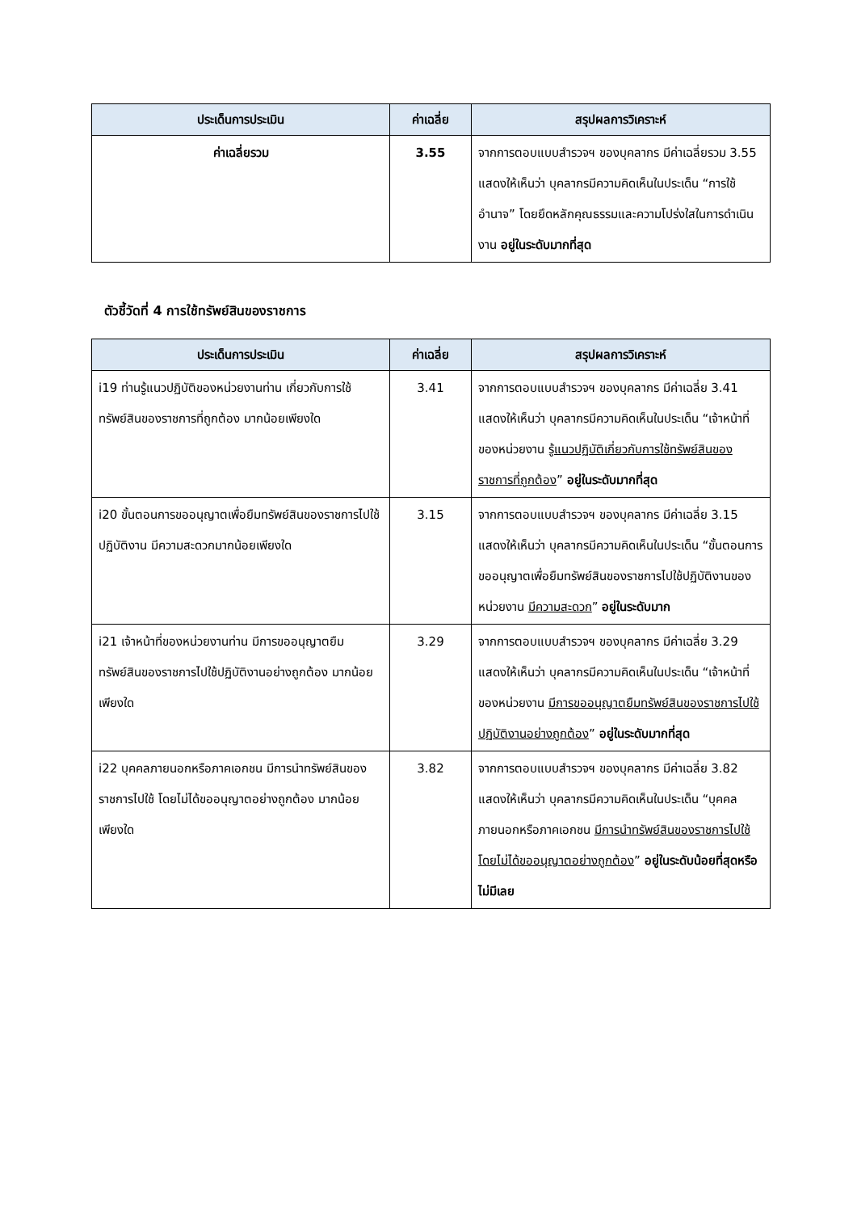| ประเด็นการประเมิน | ค่าเฉลี่ย | สรุปผลการวิเคราะห์ |
| --- | --- | --- |
| ค่าเฉลี่ยรวม | 3.55 | จากการตอบแบบสำรวจฯ ของบุคลากร มีค่าเฉลี่ยรวม 3.55 แสดงให้เห็นว่า บุคลากรมีความคิดเห็นในประเด็น “การใช้อำนาจ” โดยยึดหลักคุณธรรมและความโปร่งใสในการดำเนินงาน อยู่ในระดับมากที่สุด |
ตัวชี้วัดที่ 4 การใช้ทรัพย์สินของราชการ
| ประเด็นการประเมิน | ค่าเฉลี่ย | สรุปผลการวิเคราะห์ |
| --- | --- | --- |
| i19 ท่านรู้แนวปฏิบัติของหน่วยงานท่าน เกี่ยวกับการใช้ทรัพย์สินของราชการที่ถูกต้อง มากน้อยเพียงใด | 3.41 | จากการตอบแบบสำรวจฯ ของบุคลากร มีค่าเฉลี่ย 3.41 แสดงให้เห็นว่า บุคลากรมีความคิดเห็นในประเด็น “เจ้าหน้าที่ของหน่วยงาน รู้แนวปฏิบัติเกี่ยวกับการใช้ทรัพย์สินของราชการที่ถูกต้อง ” อยู่ในระดับมากที่สุด |
| i20 ขั้นตอนการขออนุญาตเพื่อยืมทรัพย์สินของราชการไปใช้ปฏิบัติงาน มีความสะดวกมากน้อยเพียงใด | 3.15 | จากการตอบแบบสำรวจฯ ของบุคลากร มีค่าเฉลี่ย 3.15 แสดงให้เห็นว่า บุคลากรมีความคิดเห็นในประเด็น “ขั้นตอนการขออนุญาตเพื่อยืมทรัพย์สินของราชการไปใช้ปฏิบัติงานของหน่วยงาน มีความสะดวก ” อยู่ในระดับมาก |
| i21 เจ้าหน้าที่ของหน่วยงานท่าน มีการขออนุญาตยืมทรัพย์สินของราชการไปใช้ปฏิบัติงานอย่างถูกต้อง มากน้อยเพียงใด | 3.29 | จากการตอบแบบสำรวจฯ ของบุคลากร มีค่าเฉลี่ย 3.29 แสดงให้เห็นว่า บุคลากรมีความคิดเห็นในประเด็น “เจ้าหน้าที่ของหน่วยงาน มีการขออนุญาตยืมทรัพย์สินของราชการไปใช้ปฏิบัติงานอย่างถูกต้อง ” อยู่ในระดับมากที่สุด |
| i22 บุคคลภายนอกหรือภาคเอกชน มีการนำทรัพย์สินของราชการไปใช้ โดยไม่ได้ขออนุญาตอย่างถูกต้อง มากน้อยเพียงใด | 3.82 | จากการตอบแบบสำรวจฯ ของบุคลากร มีค่าเฉลี่ย 3.82 แสดงให้เห็นว่า บุคลากรมีความคิดเห็นในประเด็น “บุคคลภายนอกหรือภาคเอกชน มีการนำทรัพย์สินของราชการไปใช้โดยไม่ได้ขออนุญาตอย่างถูกต้อง ” อยู่ในระดับน้อยที่สุดหรือไม่มีเลย |